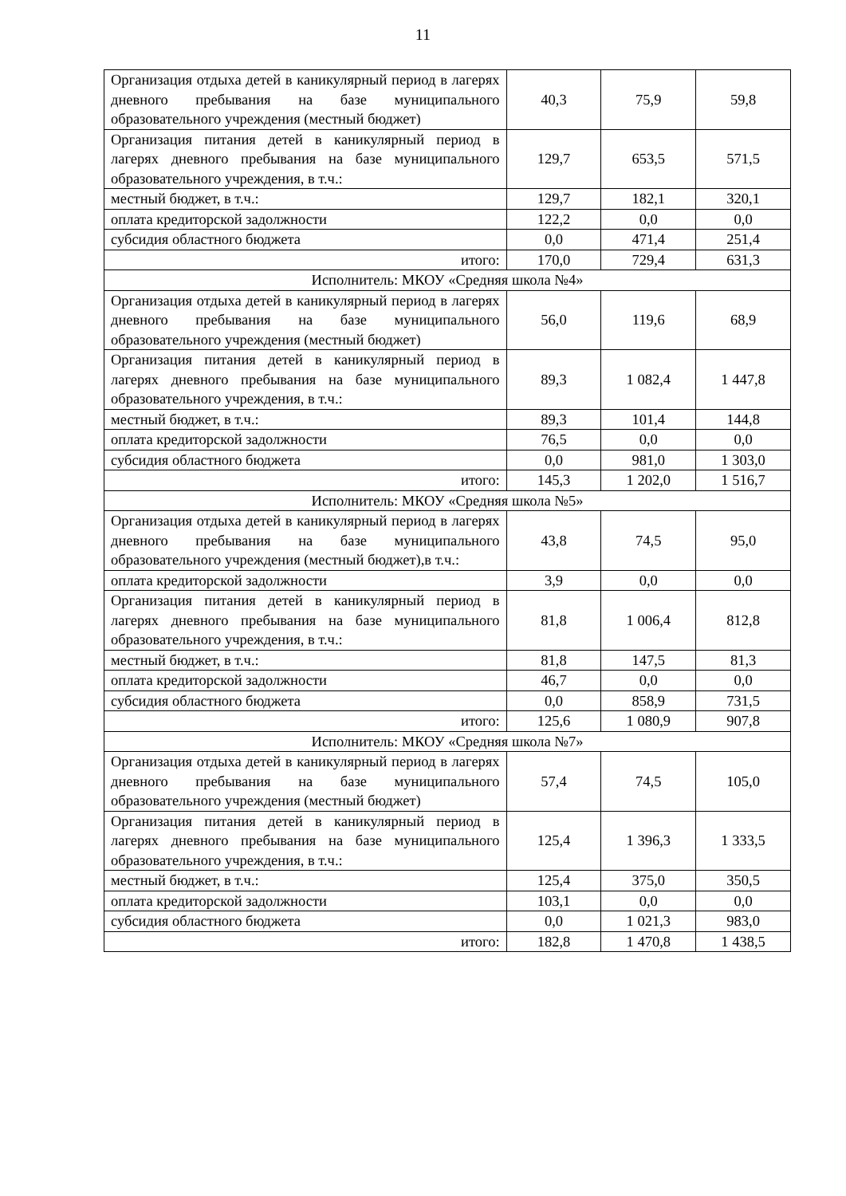11
| Организация отдыха детей в каникулярный период в лагерях дневного пребывания на базе муниципального образовательного учреждения (местный бюджет) | 40,3 | 75,9 | 59,8 |
| Организация питания детей в каникулярный период в лагерях дневного пребывания на базе муниципального образовательного учреждения, в т.ч.: | 129,7 | 653,5 | 571,5 |
| местный бюджет, в т.ч.: | 129,7 | 182,1 | 320,1 |
| оплата кредиторской задолжности | 122,2 | 0,0 | 0,0 |
| субсидия областного бюджета | 0,0 | 471,4 | 251,4 |
| итого: | 170,0 | 729,4 | 631,3 |
| Исполнитель: МКОУ «Средняя школа №4» | | | |
| Организация отдыха детей в каникулярный период в лагерях дневного пребывания на базе муниципального образовательного учреждения (местный бюджет) | 56,0 | 119,6 | 68,9 |
| Организация питания детей в каникулярный период в лагерях дневного пребывания на базе муниципального образовательного учреждения, в т.ч.: | 89,3 | 1 082,4 | 1 447,8 |
| местный бюджет, в т.ч.: | 89,3 | 101,4 | 144,8 |
| оплата кредиторской задолжности | 76,5 | 0,0 | 0,0 |
| субсидия областного бюджета | 0,0 | 981,0 | 1 303,0 |
| итого: | 145,3 | 1 202,0 | 1 516,7 |
| Исполнитель: МКОУ «Средняя школа №5» | | | |
| Организация отдыха детей в каникулярный период в лагерях дневного пребывания на базе муниципального образовательного учреждения (местный бюджет),в т.ч.: | 43,8 | 74,5 | 95,0 |
| оплата кредиторской задолжности | 3,9 | 0,0 | 0,0 |
| Организация питания детей в каникулярный период в лагерях дневного пребывания на базе муниципального образовательного учреждения, в т.ч.: | 81,8 | 1 006,4 | 812,8 |
| местный бюджет, в т.ч.: | 81,8 | 147,5 | 81,3 |
| оплата кредиторской задолжности | 46,7 | 0,0 | 0,0 |
| субсидия областного бюджета | 0,0 | 858,9 | 731,5 |
| итого: | 125,6 | 1 080,9 | 907,8 |
| Исполнитель: МКОУ «Средняя школа №7» | | | |
| Организация отдыха детей в каникулярный период в лагерях дневного пребывания на базе муниципального образовательного учреждения (местный бюджет) | 57,4 | 74,5 | 105,0 |
| Организация питания детей в каникулярный период в лагерях дневного пребывания на базе муниципального образовательного учреждения, в т.ч.: | 125,4 | 1 396,3 | 1 333,5 |
| местный бюджет, в т.ч.: | 125,4 | 375,0 | 350,5 |
| оплата кредиторской задолжности | 103,1 | 0,0 | 0,0 |
| субсидия областного бюджета | 0,0 | 1 021,3 | 983,0 |
| итого: | 182,8 | 1 470,8 | 1 438,5 |